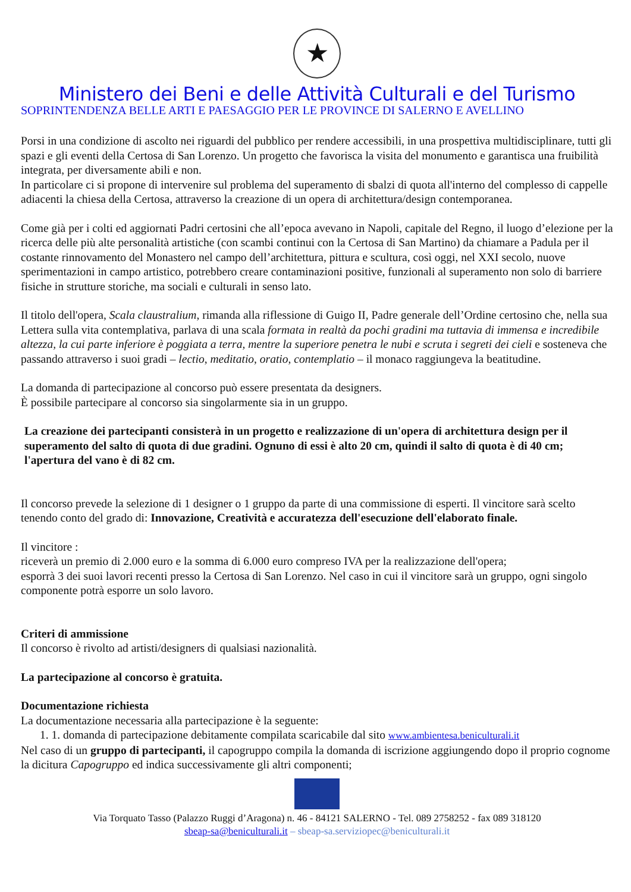★
Ministero dei Beni e delle Attività Culturali e del Turismo
SOPRINTENDENZA BELLE ARTI E PAESAGGIO PER LE PROVINCE DI SALERNO E AVELLINO
Porsi in una condizione di ascolto nei riguardi del pubblico per rendere accessibili, in una prospettiva multidisciplinare, tutti gli spazi e gli eventi della Certosa di San Lorenzo. Un progetto che favorisca la visita del monumento e garantisca una fruibilità integrata, per diversamente abili e non.
In particolare ci si propone di intervenire sul problema del superamento di sbalzi di quota all'interno del complesso di cappelle adiacenti la chiesa della Certosa, attraverso la creazione di un opera di architettura/design contemporanea.
Come già per i colti ed aggiornati Padri certosini che all’epoca avevano in Napoli, capitale del Regno, il luogo d’elezione per la ricerca delle più alte personalità artistiche (con scambi continui con la Certosa di San Martino) da chiamare a Padula per il costante rinnovamento del Monastero nel campo dell’architettura, pittura e scultura, così oggi, nel XXI secolo, nuove sperimentazioni in campo artistico, potrebbero creare contaminazioni positive, funzionali al superamento non solo di barriere fisiche in strutture storiche, ma sociali e culturali in senso lato.
Il titolo dell'opera, Scala claustralium, rimanda alla riflessione di Guigo II, Padre generale dell’Ordine certosino che, nella sua Lettera sulla vita contemplativa, parlava di una scala formata in realtà da pochi gradini ma tuttavia di immensa e incredibile altezza, la cui parte inferiore è poggiata a terra, mentre la superiore penetra le nubi e scruta i segreti dei cieli e sosteneva che passando attraverso i suoi gradi – lectio, meditatio, oratio, contemplatio – il monaco raggiungeva la beatitudine.
La domanda di partecipazione al concorso può essere presentata da designers.
È possibile partecipare al concorso sia singolarmente sia in un gruppo.
La creazione dei partecipanti consisterà in un progetto e realizzazione di un'opera di architettura design per il superamento del salto di quota di due gradini. Ognuno di essi è alto 20 cm, quindi il salto di quota è di 40 cm; l'apertura del vano è di 82 cm.
Il concorso prevede la selezione di 1 designer o 1 gruppo da parte di una commissione di esperti. Il vincitore sarà scelto tenendo conto del grado di: Innovazione, Creatività e accuratezza dell'esecuzione dell'elaborato finale.
Il vincitore :
riceverà un premio di 2.000 euro e la somma di 6.000 euro compreso IVA per la realizzazione dell'opera;
esporrà 3 dei suoi lavori recenti presso la Certosa di San Lorenzo. Nel caso in cui il vincitore sarà un gruppo, ogni singolo componente potrà esporre un solo lavoro.
Criteri di ammissione
Il concorso è rivolto ad artisti/designers di qualsiasi nazionalità.
La partecipazione al concorso è gratuita.
Documentazione richiesta
La documentazione necessaria alla partecipazione è la seguente:
1. 1. domanda di partecipazione debitamente compilata scaricabile dal sito www.ambientesa.beniculturali.it
Nel caso di un gruppo di partecipanti, il capogruppo compila la domanda di iscrizione aggiungendo dopo il proprio cognome la dicitura Capogruppo ed indica successivamente gli altri componenti;
Via Torquato Tasso (Palazzo Ruggi d’Aragona) n. 46 - 84121 SALERNO - Tel. 089 2758252 - fax 089 318120
sbeap-sa@beniculturali.it – sbeap-sa.serviziopec@beniculturali.it